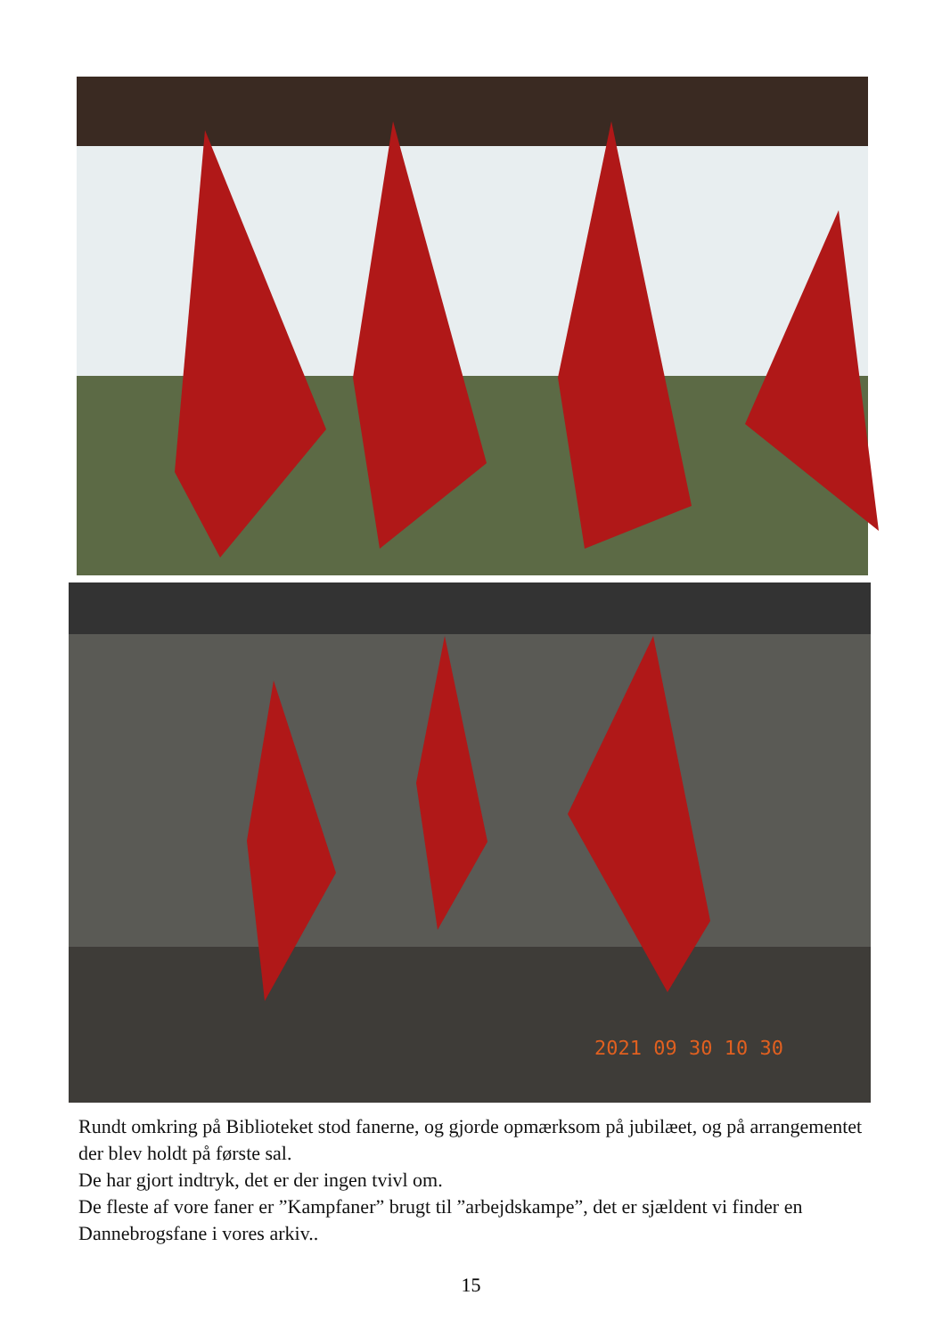2021 09 30 10 30
Rundt omkring på Biblioteket stod fanerne, og gjorde opmærksom på jubilæet, og på arrangementet der blev holdt på første sal.
De har gjort indtryk, det er der ingen tvivl om.
De fleste af vore faner er ”Kampfaner” brugt til ”arbejdskampe”, det er sjældent vi finder en Dannebrogsfane i vores arkiv..
15